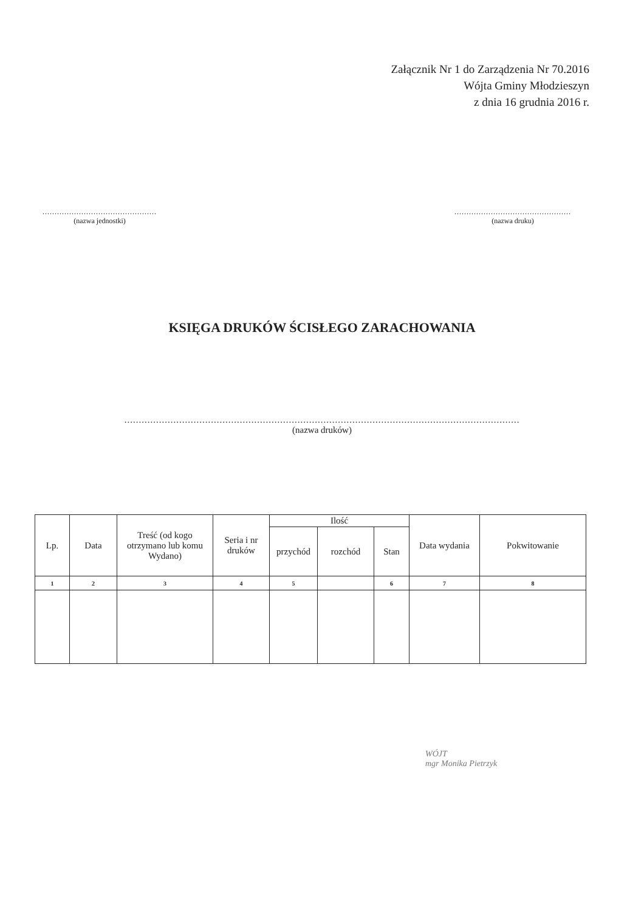Załącznik Nr 1 do Zarządzenia Nr 70.2016
Wójta Gminy Młodzieszyn
z dnia 16 grudnia 2016 r.
...............................................
(nazwa jednostki)
................................................
(nazwa druku)
KSIĘGA DRUKÓW ŚCISŁEGO ZARACHOWANIA
.........................................................................................................................................
(nazwa druków)
| Lp. | Data | Treść (od kogo otrzymano lub komu Wydano) | Seria i nr druków | Ilość | | | Data wydania | Pokwitowanie |
| --- | --- | --- | --- | --- | --- | --- | --- | --- |
| | | | | przychód | rozchód | Stan | | |
| 1 | 2 | 3 | 4 | 5 | | 6 | 7 | 8 |
WÓJT
mgr Monika Pietrzyk